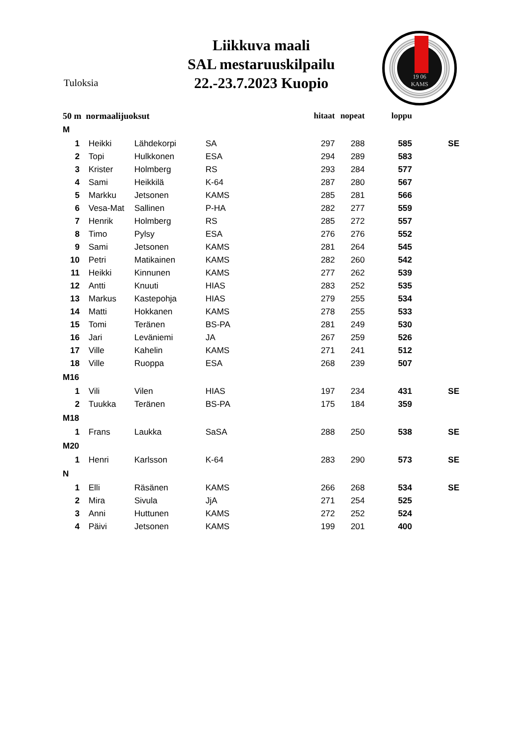Liikkuva maali
SAL mestaruuskilpailu
22.-23.7.2023 Kuopio
Tuloksia
19 06
KAMS
| 50 m normaalijuoksut | | | | hitaat | nopeat | loppu | |
| --- | --- | --- | --- | --- | --- | --- | --- |
| M | | | | | | | |
| 1 | Heikki | Lähdekorpi | SA | 297 | 288 | 585 | SE |
| 2 | Topi | Hulkkonen | ESA | 294 | 289 | 583 | |
| 3 | Krister | Holmberg | RS | 293 | 284 | 577 | |
| 4 | Sami | Heikkilä | K-64 | 287 | 280 | 567 | |
| 5 | Markku | Jetsonen | KAMS | 285 | 281 | 566 | |
| 6 | Vesa-Mat | Sallinen | P-HA | 282 | 277 | 559 | |
| 7 | Henrik | Holmberg | RS | 285 | 272 | 557 | |
| 8 | Timo | Pylsy | ESA | 276 | 276 | 552 | |
| 9 | Sami | Jetsonen | KAMS | 281 | 264 | 545 | |
| 10 | Petri | Matikainen | KAMS | 282 | 260 | 542 | |
| 11 | Heikki | Kinnunen | KAMS | 277 | 262 | 539 | |
| 12 | Antti | Knuuti | HIAS | 283 | 252 | 535 | |
| 13 | Markus | Kastepohja | HIAS | 279 | 255 | 534 | |
| 14 | Matti | Hokkanen | KAMS | 278 | 255 | 533 | |
| 15 | Tomi | Teränen | BS-PA | 281 | 249 | 530 | |
| 16 | Jari | Leväniemi | JA | 267 | 259 | 526 | |
| 17 | Ville | Kahelin | KAMS | 271 | 241 | 512 | |
| 18 | Ville | Ruoppa | ESA | 268 | 239 | 507 | |
| M16 | | | | | | | |
| 1 | Vili | Vilen | HIAS | 197 | 234 | 431 | SE |
| 2 | Tuukka | Teränen | BS-PA | 175 | 184 | 359 | |
| M18 | | | | | | | |
| 1 | Frans | Laukka | SaSA | 288 | 250 | 538 | SE |
| M20 | | | | | | | |
| 1 | Henri | Karlsson | K-64 | 283 | 290 | 573 | SE |
| N | | | | | | | |
| 1 | Elli | Räsänen | KAMS | 266 | 268 | 534 | SE |
| 2 | Mira | Sivula | JjA | 271 | 254 | 525 | |
| 3 | Anni | Huttunen | KAMS | 272 | 252 | 524 | |
| 4 | Päivi | Jetsonen | KAMS | 199 | 201 | 400 | |